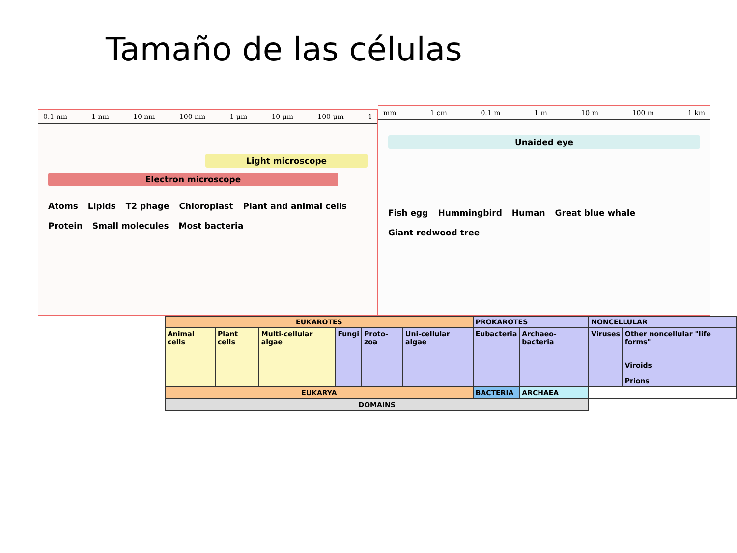Tamaño de las células
0.1 nm 1 nm 10 nm 100 nm 1 µm 10 µm 100 µm 1
Light microscope
Electron microscope
Atoms Lipids T2 phage Chloroplast Plant and animal cells Protein Small molecules Most bacteria
mm 1 cm 0.1 m 1 m 10 m 100 m 1 km
Unaided eye
Fish egg Hummingbird Human Great blue whale Giant redwood tree
| EUKAROTES | | | | | | PROKAROTES | | NONCELLULAR | |
| Animal cells | Plant cells | Multi-cellular algae | Fungi | Proto-zoa | Uni-cellular algae | Eubacteria | Archaeo-bacteria | Viruses | Other noncellular "life forms" Viroids Prions |
| EUKARYA | | | | | | BACTERIA | ARCHAEA | | |
| DOMAINS | | | | | | | | | |